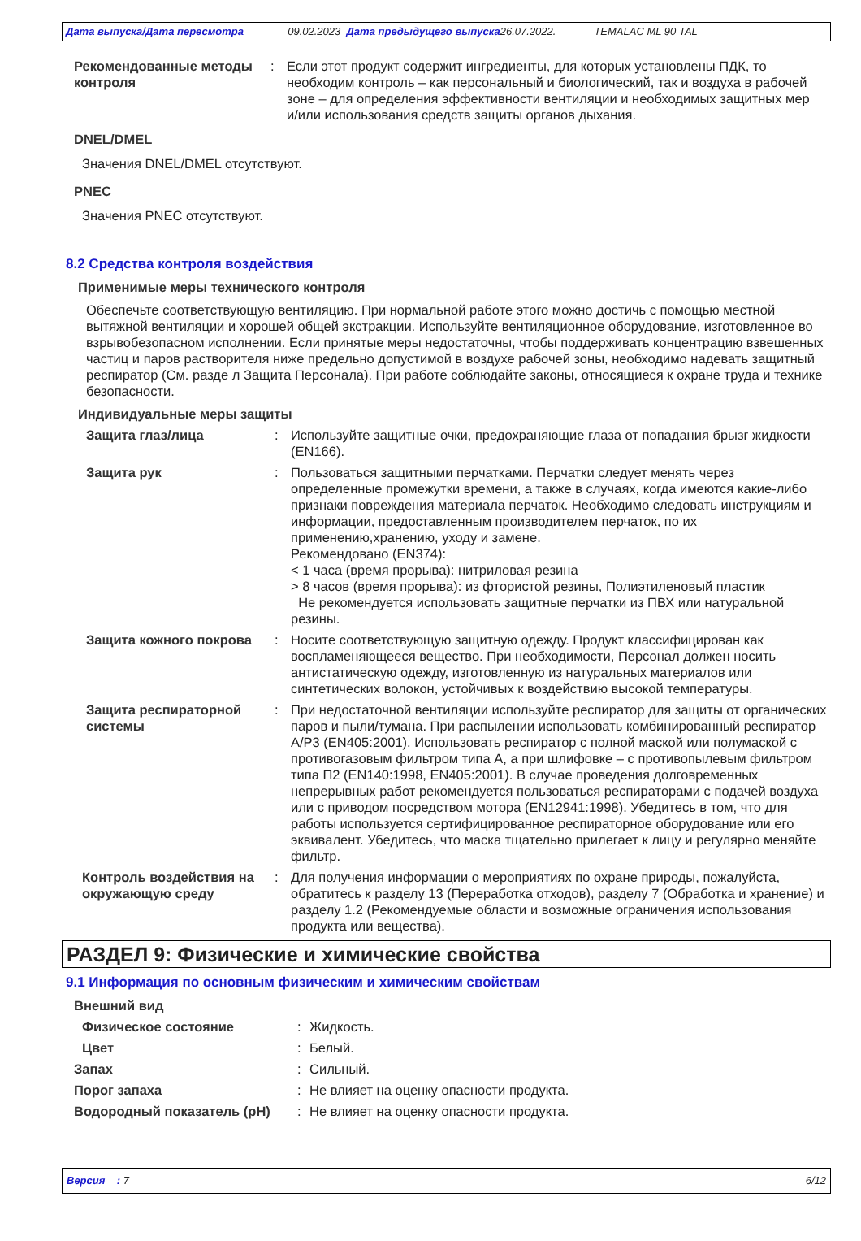Дата выпуска/Дата пересмотра 09.02.2023 Дата предыдущего выпуска 26.07.2022. TEMALAC ML 90 TAL
Рекомендованные методы контроля
: Если этот продукт содержит ингредиенты, для которых установлены ПДК, то необходим контроль – как персональный и биологический, так и воздуха в рабочей зоне – для определения эффективности вентиляции и необходимых защитных мер и/или использования средств защиты органов дыхания.
DNEL/DMEL
Значения DNEL/DMEL отсутствуют.
PNEC
Значения PNEC отсутствуют.
8.2 Средства контроля воздействия
Применимые меры технического контроля
Обеспечьте соответствующую вентиляцию. При нормальной работе этого можно достичь с помощью местной вытяжной вентиляции и хорошей общей экстракции. Используйте вентиляционное оборудование, изготовленное во взрывобезопасном исполнении. Если принятые меры недостаточны, чтобы поддерживать концентрацию взвешенных частиц и паров растворителя ниже предельно допустимой в воздухе рабочей зоны, необходимо надевать защитный респиратор (См. разде л Защита Персонала). При работе соблюдайте законы, относящиеся к охране труда и технике безопасности.
Индивидуальные меры защиты
Защита глаз/лица : Используйте защитные очки, предохраняющие глаза от попадания брызг жидкости (EN166).
Защита рук : Пользоваться защитными перчатками. Перчатки следует менять через определенные промежутки времени, а также в случаях, когда имеются какие-либо признаки повреждения материала перчаток. Необходимо следовать инструкциям и информации, предоставленным производителем перчаток, по их применению,хранению, уходу и замене.
Рекомендовано (EN374):
< 1 часа (время прорыва): нитриловая резина
> 8 часов (время прорыва): из фтористой резины, Полиэтиленовый пластик
Не рекомендуется использовать защитные перчатки из ПВХ или натуральной резины.
Защита кожного покрова : Носите соответствующую защитную одежду. Продукт классифицирован как воспламеняющееся вещество. При необходимости, Персонал должен носить антистатическую одежду, изготовленную из натуральных материалов или синтетических волокон, устойчивых к воздействию высокой температуры.
Защита респираторной системы
: При недостаточной вентиляции используйте респиратор для защиты от органических паров и пыли/тумана. При распылении использовать комбинированный респиратор A/P3 (EN405:2001). Использовать респиратор с полной маской или полумаской с противогазовым фильтром типа А, а при шлифовке – с противопылевым фильтром типа П2 (EN140:1998, EN405:2001). В случае проведения долговременных непрерывных работ рекомендуется пользоваться респираторами с подачей воздуха или с приводом посредством мотора (EN12941:1998). Убедитесь в том, что для работы используется сертифицированное респираторное оборудование или его эквивалент. Убедитесь, что маска тщательно прилегает к лицу и регулярно меняйте фильтр.
Контроль воздействия на окружающую среду
: Для получения информации о мероприятиях по охране природы, пожалуйста, обратитесь к разделу 13 (Переработка отходов), разделу 7 (Обработка и хранение) и разделу 1.2 (Рекомендуемые области и возможные ограничения использования продукта или вещества).
РАЗДЕЛ 9: Физические и химические свойства
9.1 Информация по основным физическим и химическим свойствам
Внешний вид
Физическое состояние : Жидкость.
Цвет : Белый.
Запах : Сильный.
Порог запаха : Не влияет на оценку опасности продукта.
Водородный показатель (pH) : Не влияет на оценку опасности продукта.
Версия : 7 6/12